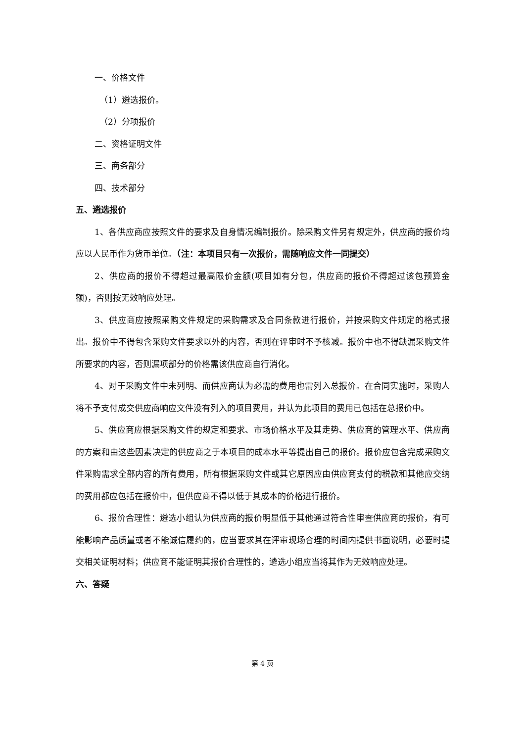一、价格文件
（1）遴选报价。
（2）分项报价
二、资格证明文件
三、商务部分
四、技术部分
五、遴选报价
1、各供应商应按照文件的要求及自身情况编制报价。除采购文件另有规定外，供应商的报价均应以人民币作为货币单位。（注：本项目只有一次报价，需随响应文件一同提交）
2、供应商的报价不得超过最高限价金额(项目如有分包，供应商的报价不得超过该包预算金额)，否则按无效响应处理。
3、供应商应按照采购文件规定的采购需求及合同条款进行报价，并按采购文件规定的格式报出。报价中不得包含采购文件要求以外的内容，否则在评审时不予核减。报价中也不得缺漏采购文件所要求的内容，否则漏项部分的价格需该供应商自行消化。
4、对于采购文件中未列明、而供应商认为必需的费用也需列入总报价。在合同实施时，采购人将不予支付成交供应商响应文件没有列入的项目费用，并认为此项目的费用已包括在总报价中。
5、供应商应根据采购文件的规定和要求、市场价格水平及其走势、供应商的管理水平、供应商的方案和由这些因素决定的供应商之于本项目的成本水平等提出自己的报价。报价应包含完成采购文件采购需求全部内容的所有费用，所有根据采购文件或其它原因应由供应商支付的税款和其他应交纳的费用都应包括在报价中，但供应商不得以低于其成本的价格进行报价。
6、报价合理性：遴选小组认为供应商的报价明显低于其他通过符合性审查供应商的报价，有可能影响产品质量或者不能诚信履约的，应当要求其在评审现场合理的时间内提供书面说明，必要时提交相关证明材料；供应商不能证明其报价合理性的，遴选小组应当将其作为无效响应处理。
六、答疑
第 4 页